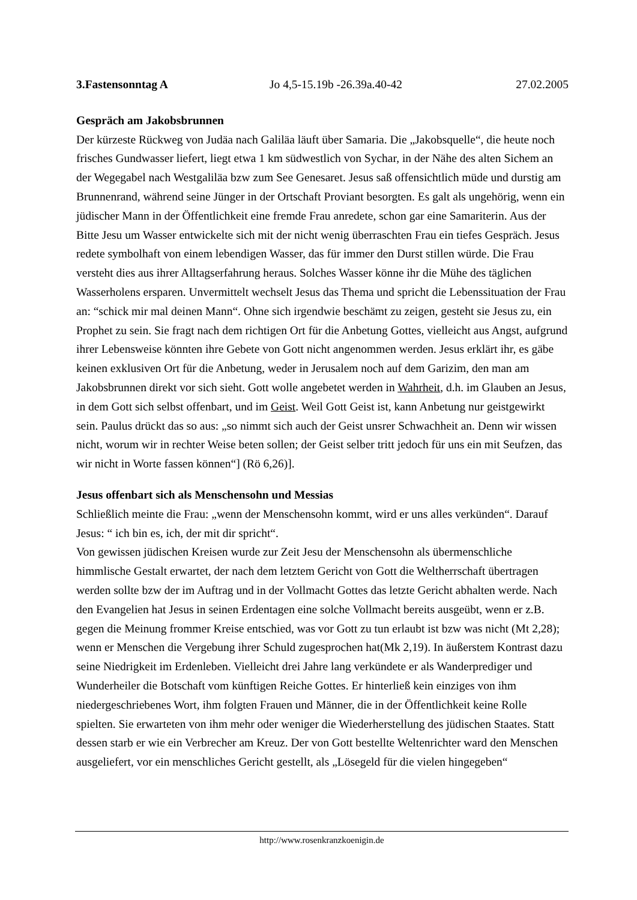3.Fastensonntag A Jo 4,5-15.19b -26.39a.40-42 27.02.2005
Gespräch am Jakobsbrunnen
Der kürzeste Rückweg von Judäa nach Galiläa läuft über Samaria. Die „Jakobsquelle“, die heute noch frisches Gundwasser liefert, liegt etwa 1 km südwestlich von Sychar, in der Nähe des alten Sichem an der Wegegabel nach Westgaliläa bzw zum See Genesaret. Jesus saß offensichtlich müde und durstig am Brunnenrand, während seine Jünger in der Ortschaft Proviant besorgten. Es galt als ungehörig, wenn ein jüdischer Mann in der Öffentlichkeit eine fremde Frau anredete, schon gar eine Samariterin. Aus der Bitte Jesu um Wasser entwickelte sich mit der nicht wenig überraschten Frau ein tiefes Gespräch. Jesus redete symbolhaft von einem lebendigen Wasser, das für immer den Durst stillen würde. Die Frau versteht dies aus ihrer Alltagserfahrung heraus. Solches Wasser könne ihr die Mühe des täglichen Wasserholens ersparen. Unvermittelt wechselt Jesus das Thema und spricht die Lebenssituation der Frau an: “schick mir mal deinen Mann“. Ohne sich irgendwie beschämt zu zeigen, gesteht sie Jesus zu, ein Prophet zu sein. Sie fragt nach dem richtigen Ort für die Anbetung Gottes, vielleicht aus Angst, aufgrund ihrer Lebensweise könnten ihre Gebete von Gott nicht angenommen werden. Jesus erklärt ihr, es gäbe keinen exklusiven Ort für die Anbetung, weder in Jerusalem noch auf dem Garizim, den man am Jakobsbrunnen direkt vor sich sieht. Gott wolle angebetet werden in Wahrheit, d.h. im Glauben an Jesus, in dem Gott sich selbst offenbart, und im Geist. Weil Gott Geist ist, kann Anbetung nur geistgewirkt sein. Paulus drückt das so aus: „so nimmt sich auch der Geist unsrer Schwachheit an. Denn wir wissen nicht, worum wir in rechter Weise beten sollen; der Geist selber tritt jedoch für uns ein mit Seufzen, das wir nicht in Worte fassen können“] (Rö 6,26)].
Jesus offenbart sich als Menschensohn und Messias
Schließlich meinte die Frau: „wenn der Menschensohn kommt, wird er uns alles verkünden“. Darauf Jesus: “ ich bin es, ich, der mit dir spricht“.
Von gewissen jüdischen Kreisen wurde zur Zeit Jesu der Menschensohn als übermenschliche himmlische Gestalt erwartet, der nach dem letztem Gericht von Gott die Weltherrschaft übertragen werden sollte bzw der im Auftrag und in der Vollmacht Gottes das letzte Gericht abhalten werde. Nach den Evangelien hat Jesus in seinen Erdentagen eine solche Vollmacht bereits ausgeübt, wenn er z.B. gegen die Meinung frommer Kreise entschied, was vor Gott zu tun erlaubt ist bzw was nicht (Mt 2,28); wenn er Menschen die Vergebung ihrer Schuld zugesprochen hat(Mk 2,19). In äußerstem Kontrast dazu seine Niedrigkeit im Erdenleben. Vielleicht drei Jahre lang verkündete er als Wanderprediger und Wunderheiler die Botschaft vom künftigen Reiche Gottes. Er hinterließ kein einziges von ihm niedergeschriebenes Wort, ihm folgten Frauen und Männer, die in der Öffentlichkeit keine Rolle spielten. Sie erwarteten von ihm mehr oder weniger die Wiederherstellung des jüdischen Staates. Statt dessen starb er wie ein Verbrecher am Kreuz. Der von Gott bestellte Weltenrichter ward den Menschen ausgeliefert, vor ein menschliches Gericht gestellt, als „Lösegeld für die vielen hingegeben“
http://www.rosenkranzkoenigin.de